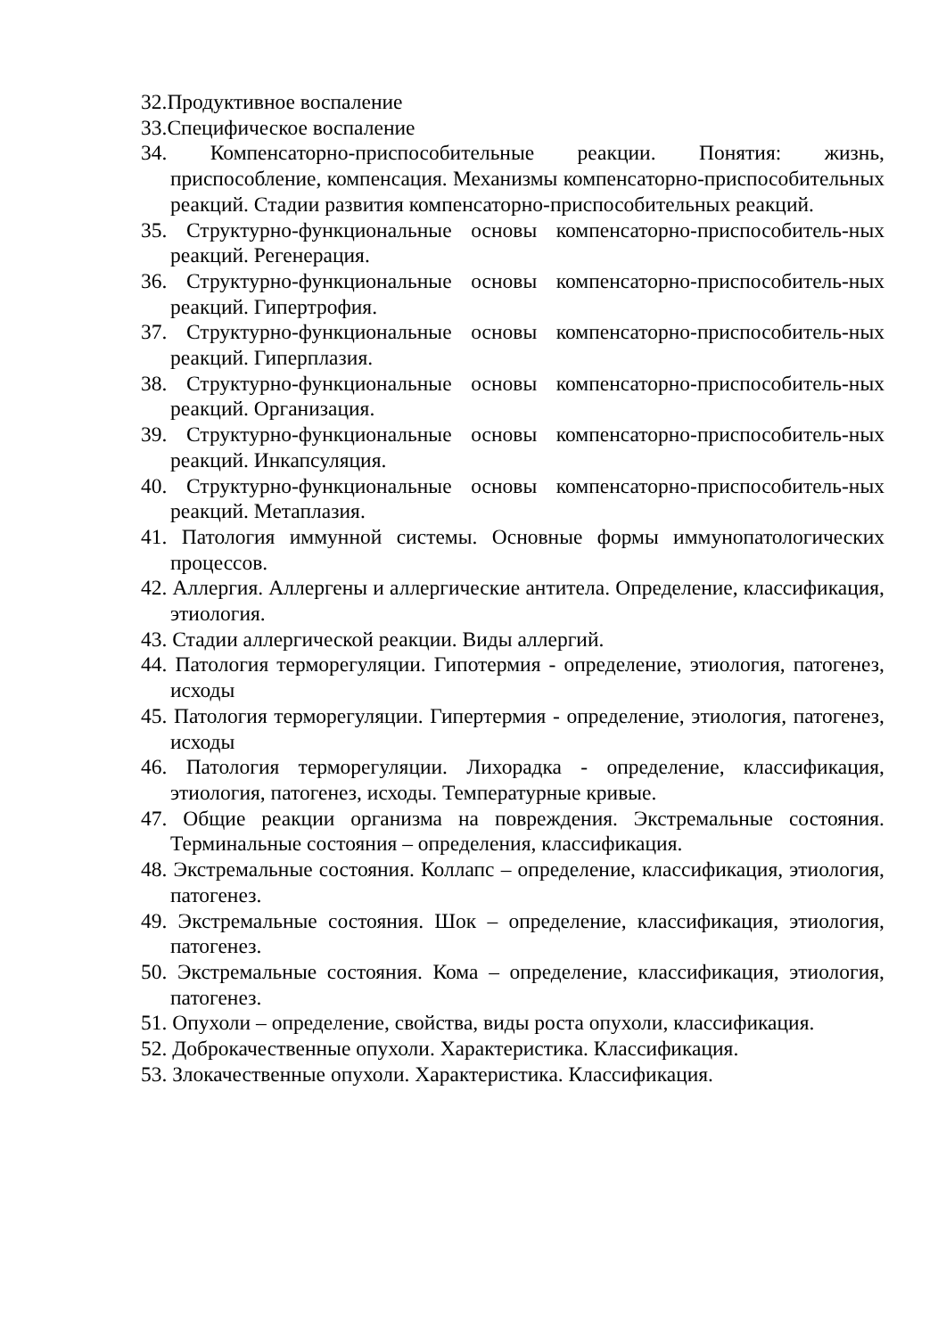32.Продуктивное воспаление
33.Специфическое воспаление
34. Компенсаторно-приспособительные реакции. Понятия: жизнь, приспособление, компенсация. Механизмы компенсаторно-приспособительных реакций. Стадии развития компенсаторно-приспособительных реакций.
35. Структурно-функциональные основы компенсаторно-приспособитель-ных реакций. Регенерация.
36. Структурно-функциональные основы компенсаторно-приспособитель-ных реакций. Гипертрофия.
37. Структурно-функциональные основы компенсаторно-приспособитель-ных реакций. Гиперплазия.
38. Структурно-функциональные основы компенсаторно-приспособитель-ных реакций. Организация.
39. Структурно-функциональные основы компенсаторно-приспособитель-ных реакций. Инкапсуляция.
40. Структурно-функциональные основы компенсаторно-приспособитель-ных реакций. Метаплазия.
41. Патология иммунной системы. Основные формы иммунопатологических процессов.
42. Аллергия. Аллергены и аллергические антитела. Определение, классификация, этиология.
43. Стадии аллергической реакции. Виды аллергий.
44. Патология терморегуляции. Гипотермия - определение, этиология, патогенез, исходы
45. Патология терморегуляции. Гипертермия - определение, этиология, патогенез, исходы
46. Патология терморегуляции. Лихорадка - определение, классификация, этиология, патогенез, исходы. Температурные кривые.
47. Общие реакции организма на повреждения. Экстремальные состояния. Терминальные состояния – определения, классификация.
48. Экстремальные состояния. Коллапс – определение, классификация, этиология, патогенез.
49. Экстремальные состояния. Шок – определение, классификация, этиология, патогенез.
50. Экстремальные состояния. Кома – определение, классификация, этиология, патогенез.
51. Опухоли – определение, свойства, виды роста опухоли, классификация.
52. Доброкачественные опухоли. Характеристика. Классификация.
53. Злокачественные опухоли. Характеристика. Классификация.